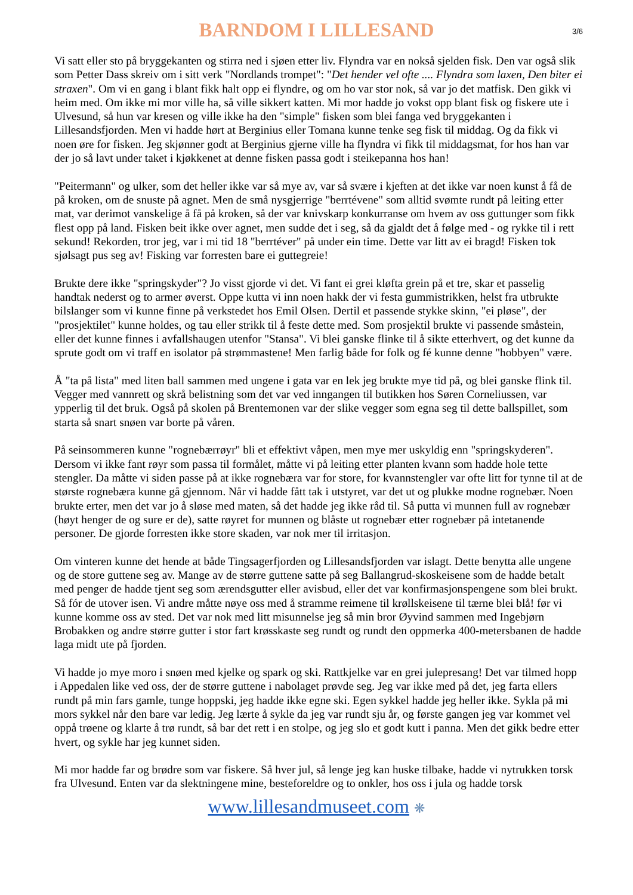BARNDOM I LILLESAND
3/6
Vi satt eller sto på bryggekanten og stirra ned i sjøen etter liv. Flyndra var en nokså sjelden fisk. Den var også slik som Petter Dass skreiv om i sitt verk "Nordlands trompet": "Det hender vel ofte .... Flyndra som laxen, Den biter ei straxen". Om vi en gang i blant fikk halt opp ei flyndre, og om ho var stor nok, så var jo det matfisk. Den gikk vi heim med. Om ikke mi mor ville ha, så ville sikkert katten. Mi mor hadde jo vokst opp blant fisk og fiskere ute i Ulvesund, så hun var kresen og ville ikke ha den "simple" fisken som blei fanga ved bryggekanten i Lillesandsfjorden. Men vi hadde hørt at Berginius eller Tomana kunne tenke seg fisk til middag. Og da fikk vi noen øre for fisken. Jeg skjønner godt at Berginius gjerne ville ha flyndra vi fikk til middagsmat, for hos han var der jo så lavt under taket i kjøkkenet at denne fisken passa godt i steikepanna hos han!
"Peitermann" og ulker, som det heller ikke var så mye av, var så svære i kjeften at det ikke var noen kunst å få de på kroken, om de snuste på agnet. Men de små nysgjerrige "berrtévene" som alltid svømte rundt på leiting etter mat, var derimot vanskelige å få på kroken, så der var knivskarp konkurranse om hvem av oss guttunger som fikk flest opp på land. Fisken beit ikke over agnet, men sudde det i seg, så da gjaldt det å følge med - og rykke til i rett sekund! Rekorden, tror jeg, var i mi tid 18 "berrtéver" på under ein time. Dette var litt av ei bragd! Fisken tok sjølsagt pus seg av! Fisking var forresten bare ei guttegreie!
Brukte dere ikke "springskyder"? Jo visst gjorde vi det. Vi fant ei grei kløfta grein på et tre, skar et passelig handtak nederst og to armer øverst. Oppe kutta vi inn noen hakk der vi festa gummistrikken, helst fra utbrukte bilslanger som vi kunne finne på verkstedet hos Emil Olsen. Dertil et passende stykke skinn, "ei pløse", der "prosjektilet" kunne holdes, og tau eller strikk til å feste dette med. Som prosjektil brukte vi passende småstein, eller det kunne finnes i avfallshaugen utenfor "Stansa". Vi blei ganske flinke til å sikte etterhvert, og det kunne da sprute godt om vi traff en isolator på strømmastene! Men farlig både for folk og fé kunne denne "hobbyen" være.
Å "ta på lista" med liten ball sammen med ungene i gata var en lek jeg brukte mye tid på, og blei ganske flink til. Vegger med vannrett og skrå belistning som det var ved inngangen til butikken hos Søren Corneliussen, var ypperlig til det bruk. Også på skolen på Brentemonen var der slike vegger som egna seg til dette ballspillet, som starta så snart snøen var borte på våren.
På seinsommeren kunne "rognebærrøyr" bli et effektivt våpen, men mye mer uskyldig enn "springskyderen". Dersom vi ikke fant røyr som passa til formålet, måtte vi på leiting etter planten kvann som hadde hole tette stengler. Da måtte vi siden passe på at ikke rognebæra var for store, for kvannstengler var ofte litt for tynne til at de største rognebæra kunne gå gjennom. Når vi hadde fått tak i utstyret, var det ut og plukke modne rognebær. Noen brukte erter, men det var jo å sløse med maten, så det hadde jeg ikke råd til. Så putta vi munnen full av rognebær (høyt henger de og sure er de), satte røyret for munnen og blåste ut rognebær etter rognebær på intetanende personer. De gjorde forresten ikke store skaden, var nok mer til irritasjon.
Om vinteren kunne det hende at både Tingsagerfjorden og Lillesandsfjorden var islagt. Dette benytta alle ungene og de store guttene seg av. Mange av de større guttene satte på seg Ballangrud-skoskeisene som de hadde betalt med penger de hadde tjent seg som ærendsgutter eller avisbud, eller det var konfirmasjonspengene som blei brukt. Så fór de utover isen. Vi andre måtte nøye oss med å stramme reimene til krøllskeisene til tærne blei blå! før vi kunne komme oss av sted. Det var nok med litt misunnelse jeg så min bror Øyvind sammen med Ingebjørn Brobakken og andre større gutter i stor fart krøsskaste seg rundt og rundt den oppmerka 400-metersbanen de hadde laga midt ute på fjorden.
Vi hadde jo mye moro i snøen med kjelke og spark og ski. Rattkjelke var en grei julepresang! Det var tilmed hopp i Appedalen like ved oss, der de større guttene i nabolaget prøvde seg. Jeg var ikke med på det, jeg farta ellers rundt på min fars gamle, tunge hoppski, jeg hadde ikke egne ski. Egen sykkel hadde jeg heller ikke. Sykla på mi mors sykkel når den bare var ledig. Jeg lærte å sykle da jeg var rundt sju år, og første gangen jeg var kommet vel oppå trøene og klarte å trø rundt, så bar det rett i en stolpe, og jeg slo et godt kutt i panna. Men det gikk bedre etter hvert, og sykle har jeg kunnet siden.
Mi mor hadde far og brødre som var fiskere. Så hver jul, så lenge jeg kan huske tilbake, hadde vi nytrukken torsk fra Ulvesund. Enten var da slektningene mine, besteforeldre og to onkler, hos oss i jula og hadde torsk
www.lillesandmuseet.com ❋